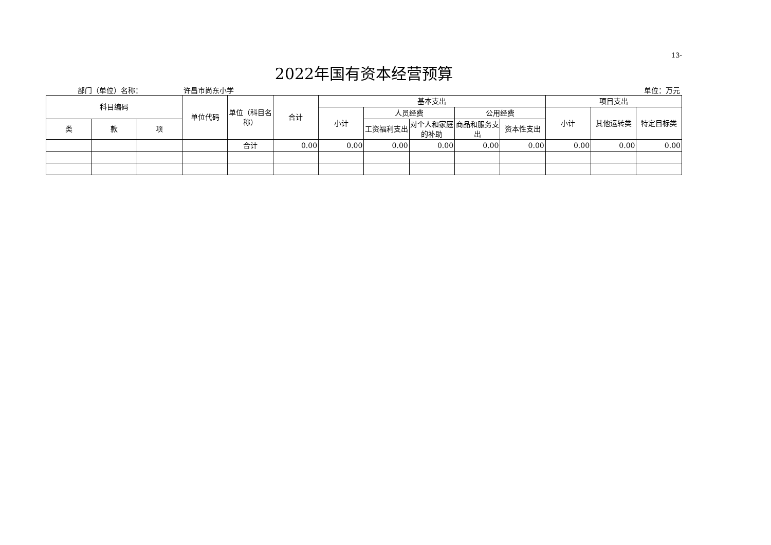13-
2022年国有资本经营预算
部门（单位）名称： 许昌市尚东小学 单位：万元
| 科目编码 | | | 单位代码 | 单位（科目名称） | 合计 | 基本支出 | | | | | 项目支出 | | |
| --- | --- | --- | --- | --- | --- | --- | --- | --- | --- | --- | --- | --- | --- |
| | | | | | | 小计 | 人员经费 | | 公用经费 | | 小计 | 其他运转类 | 特定目标类 |
| 类 | 款 | 项 | | | | | 工资福利支出 | 对个人和家庭的补助 | 商品和服务支出 | 资本性支出 | | | |
| | | | | 合计 | 0.00 | 0.00 | 0.00 | 0.00 | 0.00 | 0.00 | 0.00 | 0.00 | 0.00 |